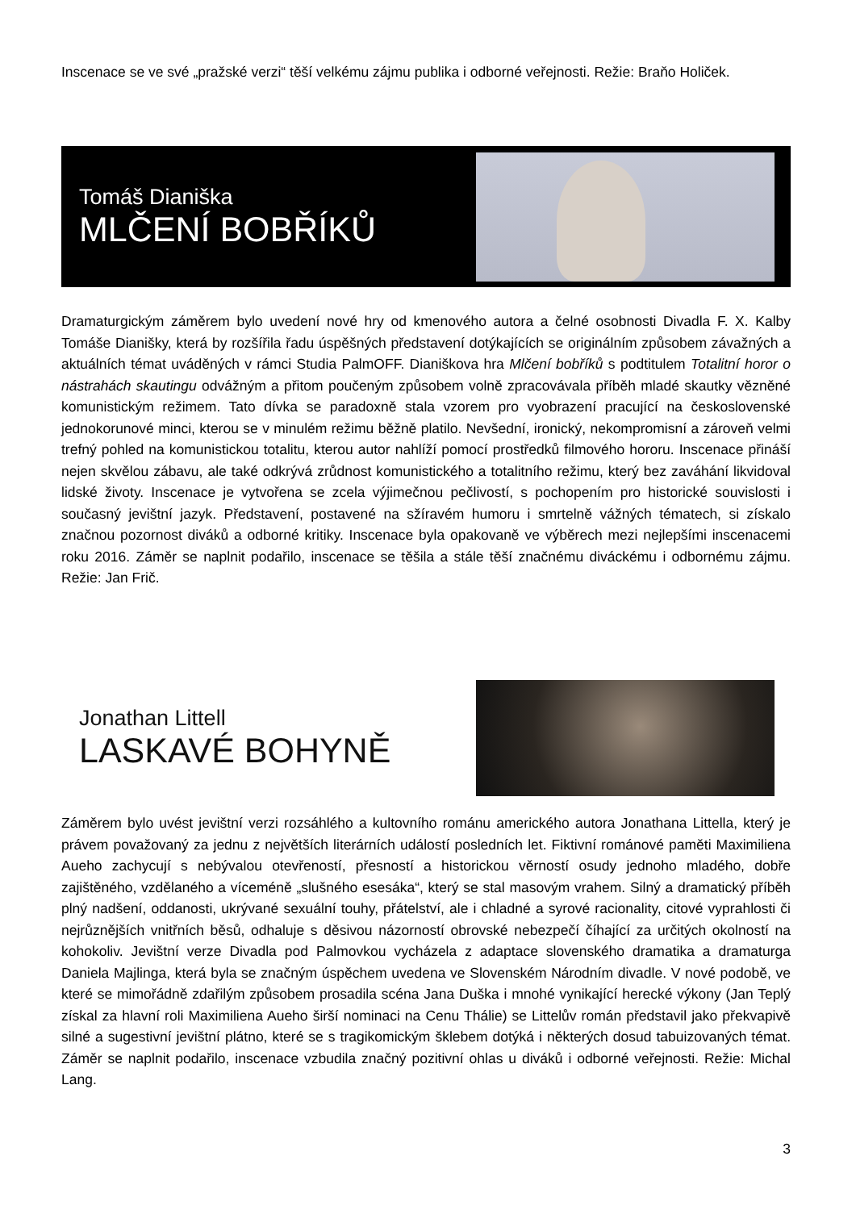Inscenace se ve své „pražské verzi“ těší velkému zájmu publika i odborné veřejnosti. Režie: Braňo Holiček.
Tomáš Dianiška
MLČENÍ BOBŘÍKŮ
Dramaturgickým záměrem bylo uvedení nové hry od kmenového autora a čelné osobnosti Divadla F. X. Kalby Tomáše Dianišky, která by rozšířila řadu úspěšných představení dotýkajících se originálním způsobem závažných a aktuálních témat uváděných v rámci Studia PalmOFF. Dianiškova hra Mlčení bobříků s podtitulem Totalitní horor o nástrahách skautingu odvážným a přitom poučeným způsobem volně zpracovávala příběh mladé skautky vězněné komunistickým režimem. Tato dívka se paradoxně stala vzorem pro vyobrazení pracující na československé jednokorunové minci, kterou se v minulém režimu běžně platilo. Nevšední, ironický, nekompromisní a zároveň velmi trefný pohled na komunistickou totalitu, kterou autor nahlíží pomocí prostředků filmového hororu. Inscenace přináší nejen skvělou zábavu, ale také odkrývá zrůdnost komunistického a totalitního režimu, který bez zaváhání likvidoval lidské životy. Inscenace je vytvořena se zcela výjimečnou pečlivostí, s pochopením pro historické souvislosti i současný jevištní jazyk. Představení, postavené na sžíravém humoru i smrtelně vážných tématech, si získalo značnou pozornost diváků a odborné kritiky. Inscenace byla opakovaně ve výběrech mezi nejlepšími inscenacemi roku 2016. Záměr se naplnit podařilo, inscenace se těšila a stále těší značnému diváckému i odbornému zájmu. Režie: Jan Frič.
Jonathan Littell
LASKAVÉ BOHYNĚ
Záměrem bylo uvést jevištní verzi rozsáhlého a kultovního románu amerického autora Jonathana Littella, který je právem považovaný za jednu z největších literárních událostí posledních let. Fiktivní románové paměti Maximiliena Aueho zachycují s nebývalou otevřeností, přesností a historickou věrností osudy jednoho mladého, dobře zajištěného, vzdělaného a víceméně „slušného esesáka“, který se stal masovým vrahem. Silný a dramatický příběh plný nadšení, oddanosti, ukrývané sexuální touhy, přátelství, ale i chladné a syrové racionality, citové vyprahlosti či nejrůznějších vnitřních běsů, odhaluje s děsivou názorností obrovské nebezpečí číhající za určitých okolností na kohokoliv. Jevištní verze Divadla pod Palmovkou vycházela z adaptace slovenského dramatika a dramaturga Daniela Majlinga, která byla se značným úspěchem uvedena ve Slovenském Národním divadle. V nové podobě, ve které se mimořádně zdařilým způsobem prosadila scéna Jana Duška i mnohé vynikající herecké výkony (Jan Teplý získal za hlavní roli Maximiliena Aueho širší nominaci na Cenu Thálie) se Littelův román představil jako překvapivě silné a sugestivní jevištní plátno, které se s tragikomickým šklebem dotýká i některých dosud tabuizovaných témat. Záměr se naplnit podařilo, inscenace vzbudila značný pozitivní ohlas u diváků i odborné veřejnosti. Režie: Michal Lang.
3